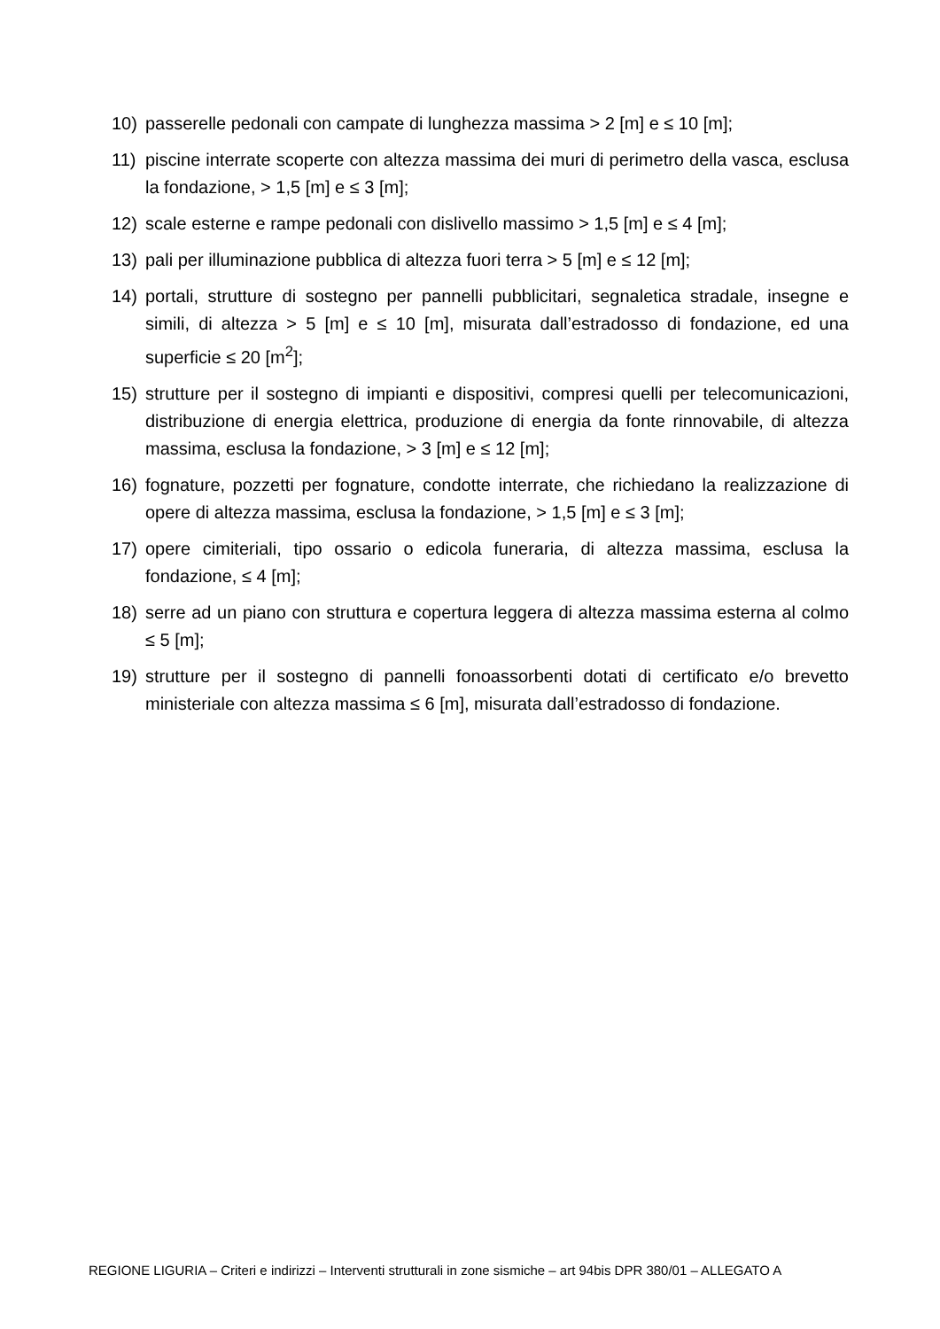10) passerelle pedonali con campate di lunghezza massima > 2 [m] e ≤ 10 [m];
11) piscine interrate scoperte con altezza massima dei muri di perimetro della vasca, esclusa la fondazione, > 1,5 [m] e ≤ 3 [m];
12) scale esterne e rampe pedonali con dislivello massimo > 1,5 [m] e ≤ 4 [m];
13) pali per illuminazione pubblica di altezza fuori terra > 5 [m] e ≤ 12 [m];
14) portali, strutture di sostegno per pannelli pubblicitari, segnaletica stradale, insegne e simili, di altezza > 5 [m] e ≤ 10 [m], misurata dall’estradosso di fondazione, ed una superficie ≤ 20 [m<sup>2</sup>];
15) strutture per il sostegno di impianti e dispositivi, compresi quelli per telecomunicazioni, distribuzione di energia elettrica, produzione di energia da fonte rinnovabile, di altezza massima, esclusa la fondazione, > 3 [m] e ≤ 12 [m];
16) fognature, pozzetti per fognature, condotte interrate, che richiedano la realizzazione di opere di altezza massima, esclusa la fondazione, > 1,5 [m] e ≤ 3 [m];
17) opere cimiteriali, tipo ossario o edicola funeraria, di altezza massima, esclusa la fondazione, ≤ 4 [m];
18) serre ad un piano con struttura e copertura leggera di altezza massima esterna al colmo ≤ 5 [m];
19) strutture per il sostegno di pannelli fonoassorbenti dotati di certificato e/o brevetto ministeriale con altezza massima ≤ 6 [m], misurata dall’estradosso di fondazione.
REGIONE LIGURIA – Criteri e indirizzi – Interventi strutturali in zone sismiche – art 94bis DPR 380/01 – ALLEGATO A